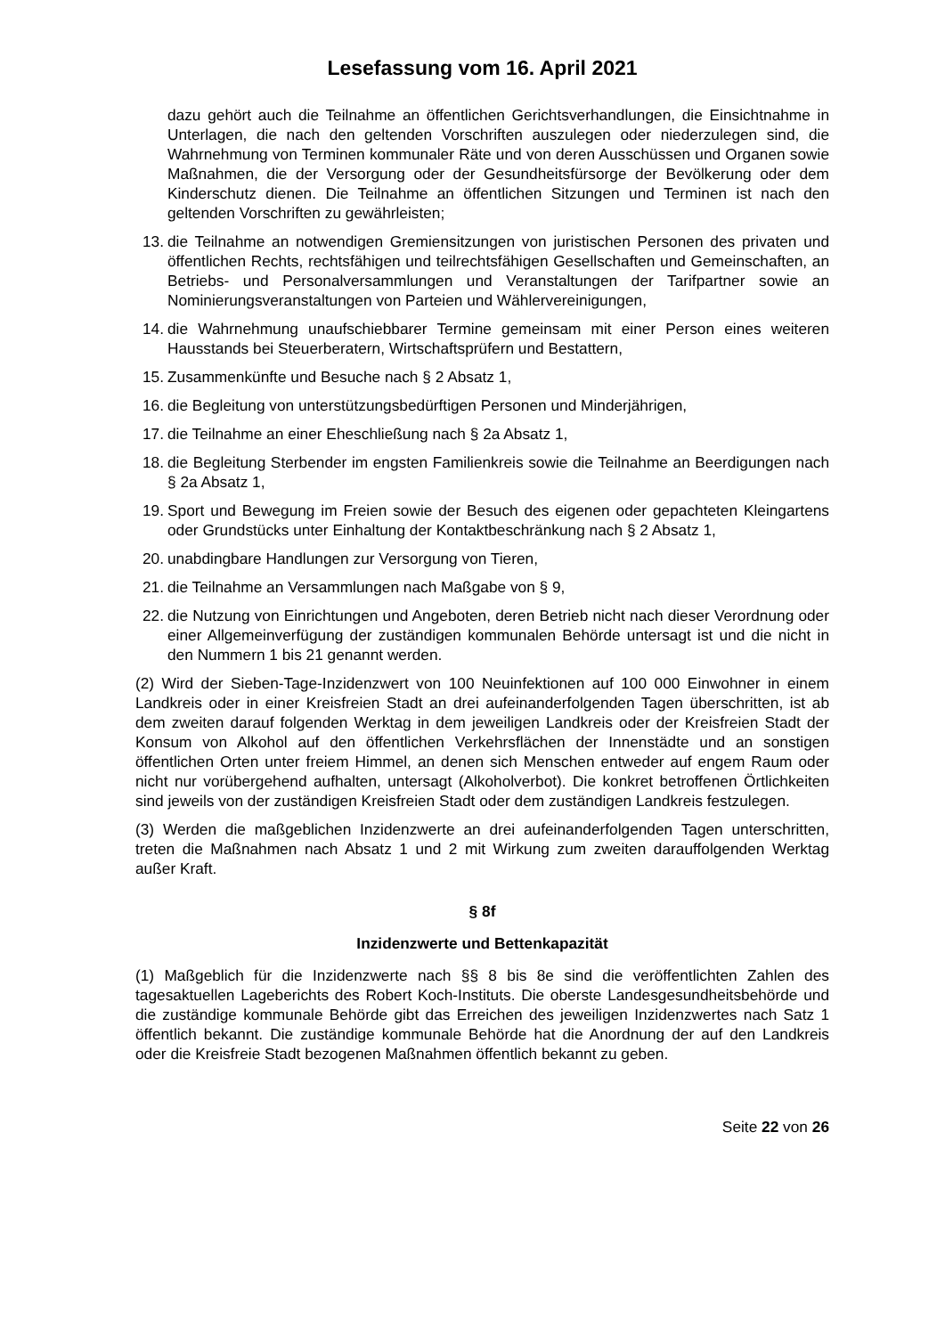Lesefassung vom 16. April 2021
dazu gehört auch die Teilnahme an öffentlichen Gerichtsverhandlungen, die Einsichtnahme in Unterlagen, die nach den geltenden Vorschriften auszulegen oder niederzulegen sind, die Wahrnehmung von Terminen kommunaler Räte und von deren Ausschüssen und Organen sowie Maßnahmen, die der Versorgung oder der Gesundheitsfürsorge der Bevölkerung oder dem Kinderschutz dienen. Die Teilnahme an öffentlichen Sitzungen und Terminen ist nach den geltenden Vorschriften zu gewährleisten;
13. die Teilnahme an notwendigen Gremiensitzungen von juristischen Personen des privaten und öffentlichen Rechts, rechtsfähigen und teilrechtsfähigen Gesellschaften und Gemeinschaften, an Betriebs- und Personalversammlungen und Veranstaltungen der Tarifpartner sowie an Nominierungsveranstaltungen von Parteien und Wählervereinigungen,
14. die Wahrnehmung unaufschiebbarer Termine gemeinsam mit einer Person eines weiteren Hausstands bei Steuerberatern, Wirtschaftsprüfern und Bestattern,
15. Zusammenkünfte und Besuche nach § 2 Absatz 1,
16. die Begleitung von unterstützungsbedürftigen Personen und Minderjährigen,
17. die Teilnahme an einer Eheschließung nach § 2a Absatz 1,
18. die Begleitung Sterbender im engsten Familienkreis sowie die Teilnahme an Beerdigungen nach § 2a Absatz 1,
19. Sport und Bewegung im Freien sowie der Besuch des eigenen oder gepachteten Kleingartens oder Grundstücks unter Einhaltung der Kontaktbeschränkung nach § 2 Absatz 1,
20. unabdingbare Handlungen zur Versorgung von Tieren,
21. die Teilnahme an Versammlungen nach Maßgabe von § 9,
22. die Nutzung von Einrichtungen und Angeboten, deren Betrieb nicht nach dieser Verordnung oder einer Allgemeinverfügung der zuständigen kommunalen Behörde untersagt ist und die nicht in den Nummern 1 bis 21 genannt werden.
(2) Wird der Sieben-Tage-Inzidenzwert von 100 Neuinfektionen auf 100 000 Einwohner in einem Landkreis oder in einer Kreisfreien Stadt an drei aufeinanderfolgenden Tagen überschritten, ist ab dem zweiten darauf folgenden Werktag in dem jeweiligen Landkreis oder der Kreisfreien Stadt der Konsum von Alkohol auf den öffentlichen Verkehrsflächen der Innenstädte und an sonstigen öffentlichen Orten unter freiem Himmel, an denen sich Menschen entweder auf engem Raum oder nicht nur vorübergehend aufhalten, untersagt (Alkoholverbot). Die konkret betroffenen Örtlichkeiten sind jeweils von der zuständigen Kreisfreien Stadt oder dem zuständigen Landkreis festzulegen.
(3) Werden die maßgeblichen Inzidenzwerte an drei aufeinanderfolgenden Tagen unterschritten, treten die Maßnahmen nach Absatz 1 und 2 mit Wirkung zum zweiten darauffolgenden Werktag außer Kraft.
§ 8f
Inzidenzwerte und Bettenkapazität
(1) Maßgeblich für die Inzidenzwerte nach §§ 8 bis 8e sind die veröffentlichten Zahlen des tagesaktuellen Lageberichts des Robert Koch-Instituts. Die oberste Landesgesundheitsbehörde und die zuständige kommunale Behörde gibt das Erreichen des jeweiligen Inzidenzwertes nach Satz 1 öffentlich bekannt. Die zuständige kommunale Behörde hat die Anordnung der auf den Landkreis oder die Kreisfreie Stadt bezogenen Maßnahmen öffentlich bekannt zu geben.
Seite 22 von 26